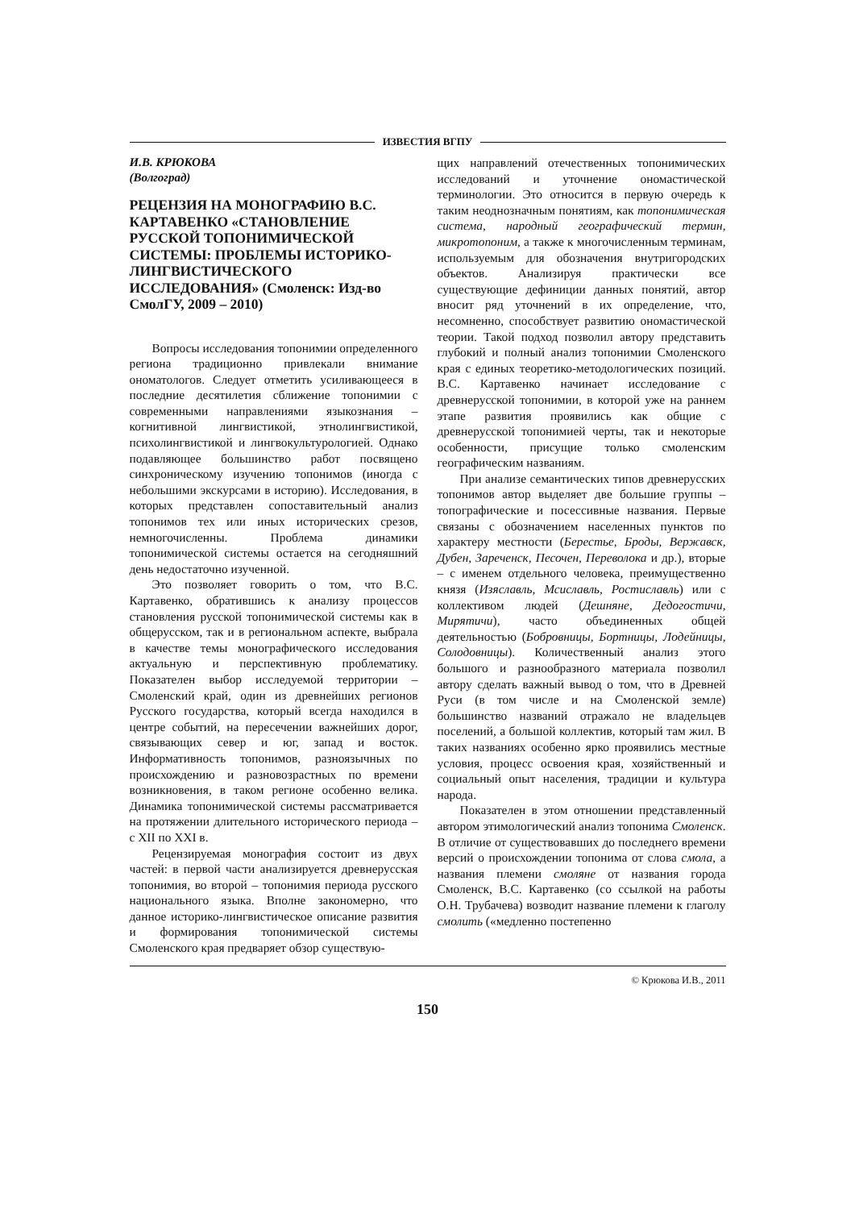ИЗВЕСТИЯ ВГПУ
И.В. КРЮКОВА
(Волгоград)
РЕЦЕНЗИЯ НА МОНОГРАФИЮ В.С. КАРТАВЕНКО «СТАНОВЛЕНИЕ РУССКОЙ ТОПОНИМИЧЕСКОЙ СИСТЕМЫ: ПРОБЛЕМЫ ИСТОРИКО-ЛИНГВИСТИЧЕСКОГО ИССЛЕДОВАНИЯ» (Смоленск: Изд-во СмолГУ, 2009 – 2010)
Вопросы исследования топонимии определенного региона традиционно привлекали внимание ономатологов. Следует отметить усиливающееся в последние десятилетия сближение топонимии с современными направлениями языкознания – когнитивной лингвистикой, этнолингвистикой, психолингвистикой и лингвокультурологией. Однако подавляющее большинство работ посвящено синхроническому изучению топонимов (иногда с небольшими экскурсами в историю). Исследования, в которых представлен сопоставительный анализ топонимов тех или иных исторических срезов, немногочисленны. Проблема динамики топонимической системы остается на сегодняшний день недостаточно изученной.
Это позволяет говорить о том, что В.С. Картавенко, обратившись к анализу процессов становления русской топонимической системы как в общерусском, так и в региональном аспекте, выбрала в качестве темы монографического исследования актуальную и перспективную проблематику. Показателен выбор исследуемой территории – Смоленский край, один из древнейших регионов Русского государства, который всегда находился в центре событий, на пересечении важнейших дорог, связывающих север и юг, запад и восток. Информативность топонимов, разноязычных по происхождению и разновозрастных по времени возникновения, в таком регионе особенно велика. Динамика топонимической системы рассматривается на протяжении длительного исторического периода – с XII по XXI в.
Рецензируемая монография состоит из двух частей: в первой части анализируется древнерусская топонимия, во второй – топонимия периода русского национального языка. Вполне закономерно, что данное историко-лингвистическое описание развития и формирования топонимической системы Смоленского края предваряет обзор существую-
щих направлений отечественных топонимических исследований и уточнение ономастической терминологии. Это относится в первую очередь к таким неоднозначным понятиям, как топонимическая система, народный географический термин, микротопоним, а также к многочисленным терминам, используемым для обозначения внутригородских объектов. Анализируя практически все существующие дефиниции данных понятий, автор вносит ряд уточнений в их определение, что, несомненно, способствует развитию ономастической теории. Такой подход позволил автору представить глубокий и полный анализ топонимии Смоленского края с единых теоретико-методологических позиций. В.С. Картавенко начинает исследование с древнерусской топонимии, в которой уже на раннем этапе развития проявились как общие с древнерусской топонимией черты, так и некоторые особенности, присущие только смоленским географическим названиям.
При анализе семантических типов древнерусских топонимов автор выделяет две большие группы – топографические и посессивные названия. Первые связаны с обозначением населенных пунктов по характеру местности (Берестье, Броды, Вержавск, Дубен, Зареченск, Песочен, Переволока и др.), вторые – с именем отдельного человека, преимущественно князя (Изяславль, Мсиславль, Ростиславль) или с коллективом людей (Дешняне, Дедогостичи, Мирятичи), часто объединенных общей деятельностью (Бобровницы, Бортницы, Лодейницы, Солодовницы). Количественный анализ этого большого и разнообразного материала позволил автору сделать важный вывод о том, что в Древней Руси (в том числе и на Смоленской земле) большинство названий отражало не владельцев поселений, а большой коллектив, который там жил. В таких названиях особенно ярко проявились местные условия, процесс освоения края, хозяйственный и социальный опыт населения, традиции и культура народа.
Показателен в этом отношении представленный автором этимологический анализ топонима Смоленск. В отличие от существовавших до последнего времени версий о происхождении топонима от слова смола, а названия племени смоляне от названия города Смоленск, В.С. Картавенко (со ссылкой на работы О.Н. Трубачева) возводит название племени к глаголу смолить («медленно постепенно
© Крюкова И.В., 2011
150